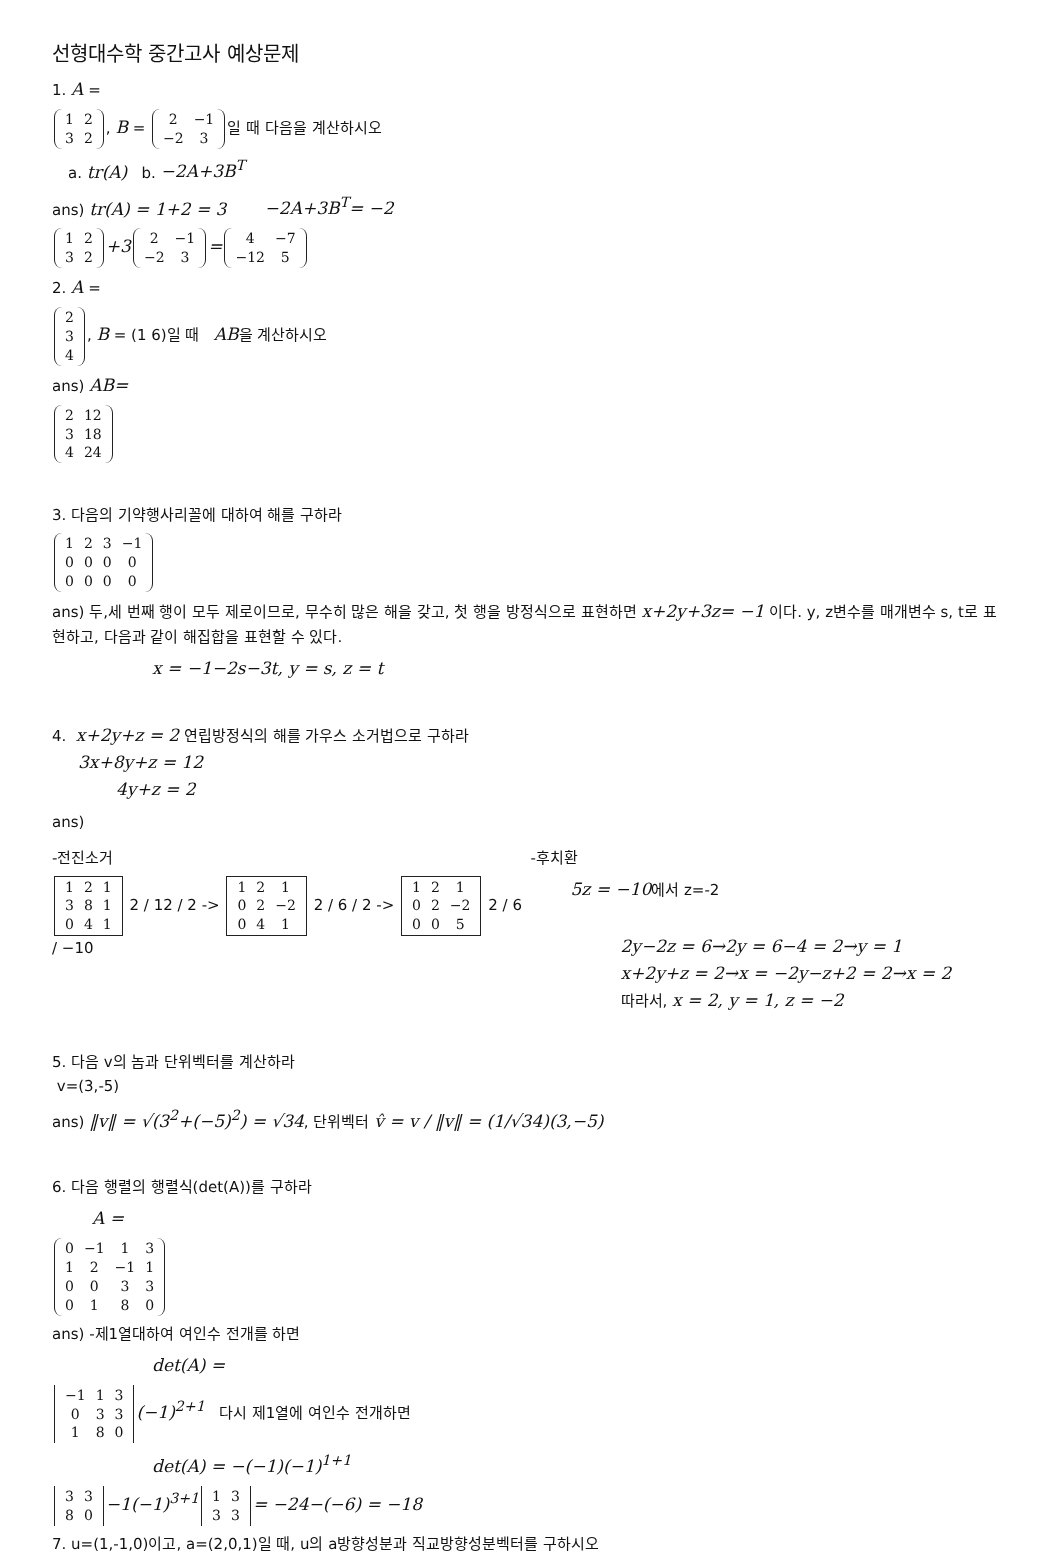선형대수학 중간고사 예상문제
1. A =
| 1 | 2 |
| 3 | 2 |
, B =
| 2 | −1 |
| −2 | 3 |
일 때 다음을 계산하시오
a. tr(A) b. −2A+3B<sup>T</sup>
ans) tr(A) = 1+2 = 3 −2A+3B<sup>T</sup>= −2
| 1 | 2 |
| 3 | 2 |
+3
| 2 | −1 |
| −2 | 3 |
=
| 4 | −7 |
| −12 | 5 |
2. A =
| 2 |
| 3 |
| 4 |
, B = (1 6)일 때 AB을 계산하시오
ans) AB=
| 2 | 12 |
| 3 | 18 |
| 4 | 24 |
3. 다음의 기약행사리꼴에 대하여 해를 구하라
| 1 | 2 | 3 | −1 |
| 0 | 0 | 0 | 0 |
| 0 | 0 | 0 | 0 |
ans) 두,세 번째 행이 모두 제로이므로, 무수히 많은 해을 갖고, 첫 행을 방정식으로 표현하면 x+2y+3z= −1 이다. y, z변수를 매개변수 s, t로 표현하고, 다음과 같이 해집합을 표현할 수 있다.
x = −1−2s−3t, y = s, z = t
4. x+2y+z = 2 연립방정식의 해를 가우스 소거법으로 구하라
3x+8y+z = 12
4y+z = 2
ans)
-전진소거
| 1 | 2 | 1 |
| 3 | 8 | 1 |
| 0 | 4 | 1 |
2 / 12 / 2 ->
| 1 | 2 | 1 |
| 0 | 2 | −2 |
| 0 | 4 | 1 |
2 / 6 / 2 ->
| 1 | 2 | 1 |
| 0 | 2 | −2 |
| 0 | 0 | 5 |
2 / 6 / −10
-후치환
5z = −10에서 z=-2
2y−2z = 6→2y = 6−4 = 2→y = 1
x+2y+z = 2→x = −2y−z+2 = 2→x = 2
따라서, x = 2, y = 1, z = −2
5. 다음 v의 놈과 단위벡터를 계산하라
v=(3,-5)
ans) ‖v‖ = √(3<sup>2</sup>+(−5)<sup>2</sup>) = √34, 단위벡터 v̂ = v / ‖v‖ = (1/√34)(3,−5)
6. 다음 행렬의 행렬식(det(A))를 구하라
A =
| 0 | −1 | 1 | 3 |
| 1 | 2 | −1 | 1 |
| 0 | 0 | 3 | 3 |
| 0 | 1 | 8 | 0 |
ans) -제1열대하여 여인수 전개를 하면
det(A) =
| −1 | 1 | 3 |
| 0 | 3 | 3 |
| 1 | 8 | 0 |
(−1)<sup>2+1</sup> 다시 제1열에 여인수 전개하면
det(A) = −(−1)(−1)<sup>1+1</sup>
| 3 | 3 |
| 8 | 0 |
−1(−1)<sup>3+1</sup>
| 1 | 3 |
| 3 | 3 |
= −24−(−6) = −18
7. u=(1,-1,0)이고, a=(2,0,1)일 때, u의 a방향성분과 직교방향성분벡터를 구하시오